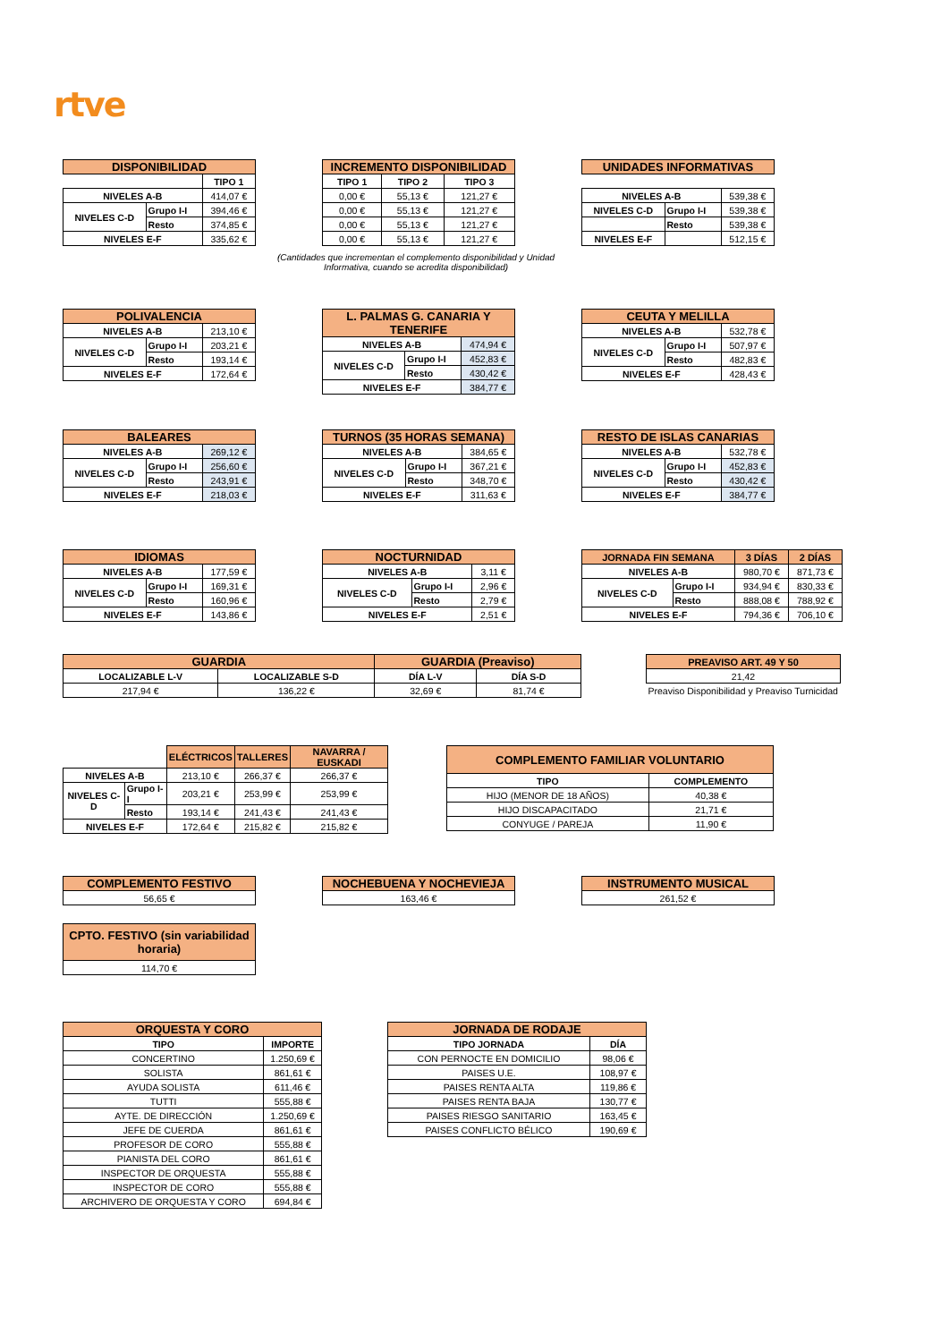rtve
| DISPONIBILIDAD | | |
| --- | --- | --- |
| | | TIPO 1 |
| NIVELES A-B | | 414,07 € |
| NIVELES C-D | Grupo I-I | 394,46 € |
| | Resto | 374,85 € |
| NIVELES E-F | | 335,62 € |
| INCREMENTO DISPONIBILIDAD | | |
| --- | --- | --- |
| TIPO 1 | TIPO 2 | TIPO 3 |
| 0,00 € | 55,13 € | 121,27 € |
| 0,00 € | 55,13 € | 121,27 € |
| 0,00 € | 55,13 € | 121,27 € |
| 0,00 € | 55,13 € | 121,27 € |
(Cantidades que incrementan el complemento disponibilidad y Unidad Informativa, cuando se acredita disponibilidad)
| UNIDADES INFORMATIVAS | | |
| --- | --- | --- |
| NIVELES A-B | | 539,38 € |
| NIVELES C-D | Grupo I-I | 539,38 € |
| | Resto | 539,38 € |
| NIVELES E-F | | 512,15 € |
| POLIVALENCIA | | |
| --- | --- | --- |
| NIVELES A-B | | 213,10 € |
| NIVELES C-D | Grupo I-I | 203,21 € |
| | Resto | 193,14 € |
| NIVELES E-F | | 172,64 € |
| L. PALMAS G. CANARIA Y TENERIFE | | |
| --- | --- | --- |
| NIVELES A-B | | 474,94 € |
| NIVELES C-D | Grupo I-I | 452,83 € |
| | Resto | 430,42 € |
| NIVELES E-F | | 384,77 € |
| CEUTA Y MELILLA | | |
| --- | --- | --- |
| NIVELES A-B | | 532,78 € |
| NIVELES C-D | Grupo I-I | 507,97 € |
| | Resto | 482,83 € |
| NIVELES E-F | | 428,43 € |
| BALEARES | | |
| --- | --- | --- |
| NIVELES A-B | | 269,12 € |
| NIVELES C-D | Grupo I-I | 256,60 € |
| | Resto | 243,91 € |
| NIVELES E-F | | 218,03 € |
| TURNOS (35 HORAS SEMANA) | | |
| --- | --- | --- |
| NIVELES A-B | | 384,65 € |
| NIVELES C-D | Grupo I-I | 367,21 € |
| | Resto | 348,70 € |
| NIVELES E-F | | 311,63 € |
| RESTO DE ISLAS CANARIAS | | |
| --- | --- | --- |
| NIVELES A-B | | 532,78 € |
| NIVELES C-D | Grupo I-I | 452,83 € |
| | Resto | 430,42 € |
| NIVELES E-F | | 384,77 € |
| IDIOMAS | | |
| --- | --- | --- |
| NIVELES A-B | | 177,59 € |
| NIVELES C-D | Grupo I-I | 169,31 € |
| | Resto | 160,96 € |
| NIVELES E-F | | 143,86 € |
| NOCTURNIDAD | | |
| --- | --- | --- |
| NIVELES A-B | | 3,11 € |
| NIVELES C-D | Grupo I-I | 2,96 € |
| | Resto | 2,79 € |
| NIVELES E-F | | 2,51 € |
| JORNADA FIN SEMANA | | 3 DÍAS | 2 DÍAS |
| --- | --- | --- | --- |
| NIVELES A-B | | 980,70 € | 871,73 € |
| NIVELES C-D | Grupo I-I | 934,94 € | 830,33 € |
| | Resto | 888,08 € | 788,92 € |
| NIVELES E-F | | 794,36 € | 706,10 € |
| GUARDIA | | GUARDIA (Preaviso) | |
| --- | --- | --- | --- |
| LOCALIZABLE L-V | LOCALIZABLE S-D | DÍA L-V | DÍA S-D |
| 217,94 € | 136,22 € | 32,69 € | 81,74 € |
| PREAVISO ART. 49 Y 50 |
| --- |
| 21,42 |
| Preaviso Disponibilidad y Preaviso Turnicidad |
| | | ELÉCTRICOS | TALLERES | NAVARRA / EUSKADI |
| NIVELES A-B | | 213,10 € | 266,37 € | 266,37 € |
| NIVELES C-D | Grupo I-I | 203,21 € | 253,99 € | 253,99 € |
| | Resto | 193,14 € | 241,43 € | 241,43 € |
| NIVELES E-F | | 172,64 € | 215,82 € | 215,82 € |
| COMPLEMENTO FAMILIAR VOLUNTARIO | |
| --- | --- |
| TIPO | COMPLEMENTO |
| HIJO (MENOR DE 18 AÑOS) | 40,38 € |
| HIJO DISCAPACITADO | 21,71 € |
| CONYUGE / PAREJA | 11,90 € |
| COMPLEMENTO FESTIVO |
| --- |
| 56,65 € |
| NOCHEBUENA Y NOCHEVIEJA |
| --- |
| 163,46 € |
| INSTRUMENTO MUSICAL |
| --- |
| 261,52 € |
| CPTO. FESTIVO (sin variabilidad horaria) |
| --- |
| 114,70 € |
| ORQUESTA Y CORO | |
| --- | --- |
| TIPO | IMPORTE |
| CONCERTINO | 1.250,69 € |
| SOLISTA | 861,61 € |
| AYUDA SOLISTA | 611,46 € |
| TUTTI | 555,88 € |
| AYTE. DE DIRECCIÓN | 1.250,69 € |
| JEFE DE CUERDA | 861,61 € |
| PROFESOR DE CORO | 555,88 € |
| PIANISTA DEL CORO | 861,61 € |
| INSPECTOR DE ORQUESTA | 555,88 € |
| INSPECTOR DE CORO | 555,88 € |
| ARCHIVERO DE ORQUESTA Y CORO | 694,84 € |
| JORNADA DE RODAJE | |
| --- | --- |
| TIPO JORNADA | DÍA |
| CON PERNOCTE EN DOMICILIO | 98,06 € |
| PAISES U.E. | 108,97 € |
| PAISES RENTA ALTA | 119,86 € |
| PAISES RENTA BAJA | 130,77 € |
| PAISES RIESGO SANITARIO | 163,45 € |
| PAISES CONFLICTO BÉLICO | 190,69 € |